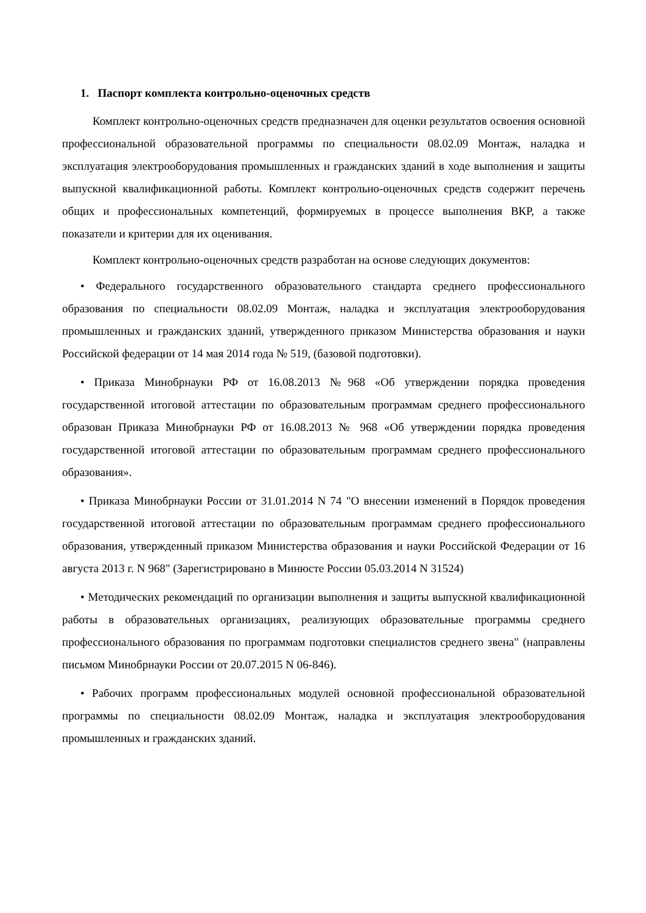1. Паспорт комплекта контрольно-оценочных средств
Комплект контрольно-оценочных средств предназначен для оценки результатов освоения основной профессиональной образовательной программы по специальности 08.02.09 Монтаж, наладка и эксплуатация электрооборудования промышленных и гражданских зданий в ходе выполнения и защиты выпускной квалификационной работы. Комплект контрольно-оценочных средств содержит перечень общих и профессиональных компетенций, формируемых в процессе выполнения ВКР, а также показатели и критерии для их оценивания.
Комплект контрольно-оценочных средств разработан на основе следующих документов:
• Федерального государственного образовательного стандарта среднего профессионального образования по специальности 08.02.09 Монтаж, наладка и эксплуатация электрооборудования промышленных и гражданских зданий, утвержденного приказом Министерства образования и науки Российской федерации от 14 мая 2014 года № 519, (базовой подготовки).
• Приказа Минобрнауки РФ от 16.08.2013 №968 «Об утверждении порядка проведения государственной итоговой аттестации по образовательным программам среднего профессионального образован Приказа Минобрнауки РФ от 16.08.2013 № 968 «Об утверждении порядка проведения государственной итоговой аттестации по образовательным программам среднего профессионального образования».
• Приказа Минобрнауки России от 31.01.2014 N 74 "О внесении изменений в Порядок проведения государственной итоговой аттестации по образовательным программам среднего профессионального образования, утвержденный приказом Министерства образования и науки Российской Федерации от 16 августа 2013 г. N 968" (Зарегистрировано в Минюсте России 05.03.2014 N 31524)
• Методических рекомендаций по организации выполнения и защиты выпускной квалификационной работы в образовательных организациях, реализующих образовательные программы среднего профессионального образования по программам подготовки специалистов среднего звена" (направлены письмом Минобрнауки России от 20.07.2015 N 06-846).
• Рабочих программ профессиональных модулей основной профессиональной образовательной программы по специальности 08.02.09 Монтаж, наладка и эксплуатация электрооборудования промышленных и гражданских зданий.